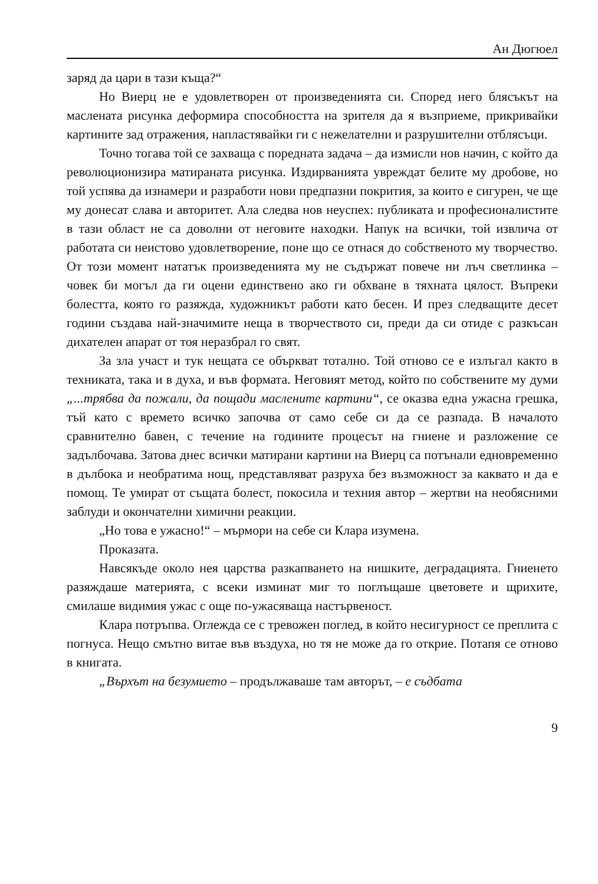Ан Дюгюел
заряд да цари в тази къща?“
Но Виерц не е удовлетворен от произведенията си. Според него блясъкът на маслената рисунка деформира способността на зрителя да я възприеме, прикривайки картините зад отражения, напластявайки ги с нежелателни и разрушителни отблясъци.
Точно тогава той се захваща с поредната задача – да измисли нов начин, с който да революционизира матираната рисунка. Издирванията увреждат белите му дробове, но той успява да изнамери и разработи нови предпазни покрития, за които е сигурен, че ще му донесат слава и авторитет. Ала следва нов неуспех: публиката и професионалистите в тази област не са доволни от неговите находки. Напук на всички, той извлича от работата си неистово удовлетворение, поне що се отнася до собственото му творчество. От този момент нататък произведенията му не съдържат повече ни лъч светлинка – човек би могъл да ги оцени единствено ако ги обхване в тяхната цялост. Въпреки болестта, която го разяжда, художникът работи като бесен. И през следващите десет години създава най-значимите неща в творчеството си, преди да си отиде с разкъсан дихателен апарат от тоя неразбрал го свят.
За зла участ и тук нещата се объркват тотално. Той отново се е излъгал както в техниката, така и в духа, и във формата. Неговият метод, който по собствените му думи „...трябва да пожали, да пощади маслените картини“, се оказва една ужасна грешка, тъй като с времето всичко започва от само себе си да се разпада. В началото сравнително бавен, с течение на годините процесът на гниене и разложение се задълбочава. Затова днес всички матирани картини на Виерц са потънали едновременно в дълбока и необратима нощ, представляват разруха без възможност за каквато и да е помощ. Те умират от същата болест, покосила и техния автор – жертви на необясними заблуди и окончателни химични реакции.
„Но това е ужасно!“ – мърмори на себе си Клара изумена.
Проказата.
Навсякъде около нея царства разкапването на нишките, деградацията. Гниенето разяждаше материята, с всеки изминат миг то поглъщаше цветовете и щрихите, смилаше видимия ужас с още по-ужасяваща настървеност.
Клара потръпва. Оглежда се с тревожен поглед, в който несигурност се преплита с погнуса. Нещо смътно витае във въздуха, но тя не може да го открие. Потапя се отново в книгата.
„Върхът на безумието – продължаваше там авторът, – е съдбата
9